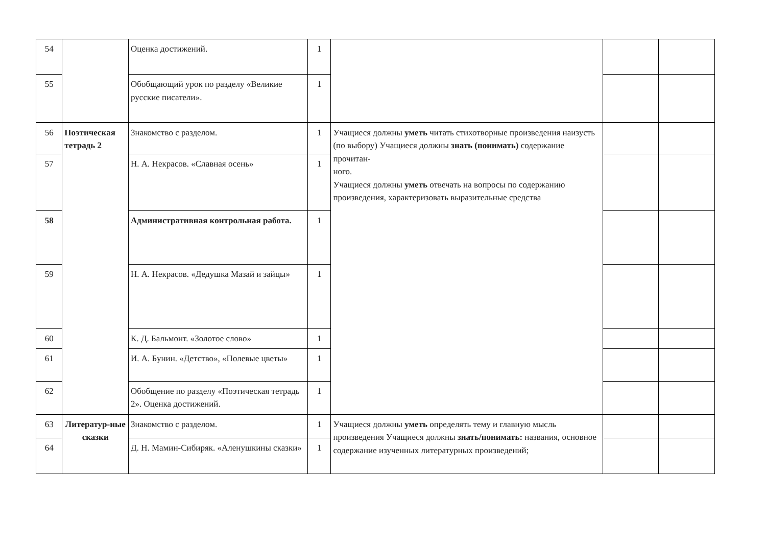| 54 | | Оценка достижений. | 1 | | | |
| 55 | | Обобщающий урок по разделу «Великие русские писатели». | 1 | | | |
| 56 | Поэтическая тетрадь 2 | Знакомство с разделом. | 1 | Учащиеся должны уметь читать стихотворные произведения наизусть (по выбору) Учащиеся должны знать (понимать) содержание прочитан- ного. Учащиеся должны уметь отвечать на вопросы по содержанию произведения, характеризовать выразительные средства | | |
| 57 | | Н. А. Некрасов. «Славная осень» | 1 | | | |
| 58 | | Административная контрольная работа. | 1 | | | |
| 59 | | Н. А. Некрасов. «Дедушка Мазай и зайцы» | 1 | | | |
| 60 | | К. Д. Бальмонт. «Золотое слово» | 1 | | | |
| 61 | | И. А. Бунин. «Детство», «Полевые цветы» | 1 | | | |
| 62 | | Обобщение по разделу «Поэтическая тетрадь 2». Оценка достижений. | 1 | | | |
| 63 | Литератур-ные сказки | Знакомство с разделом. | 1 | Учащиеся должны уметь определять тему и главную мысль произведения Учащиеся должны знать/понимать: названия, основное содержание изученных литературных произведений; | | |
| 64 | | Д. Н. Мамин-Сибиряк. «Аленушкины сказки» | 1 | | | |